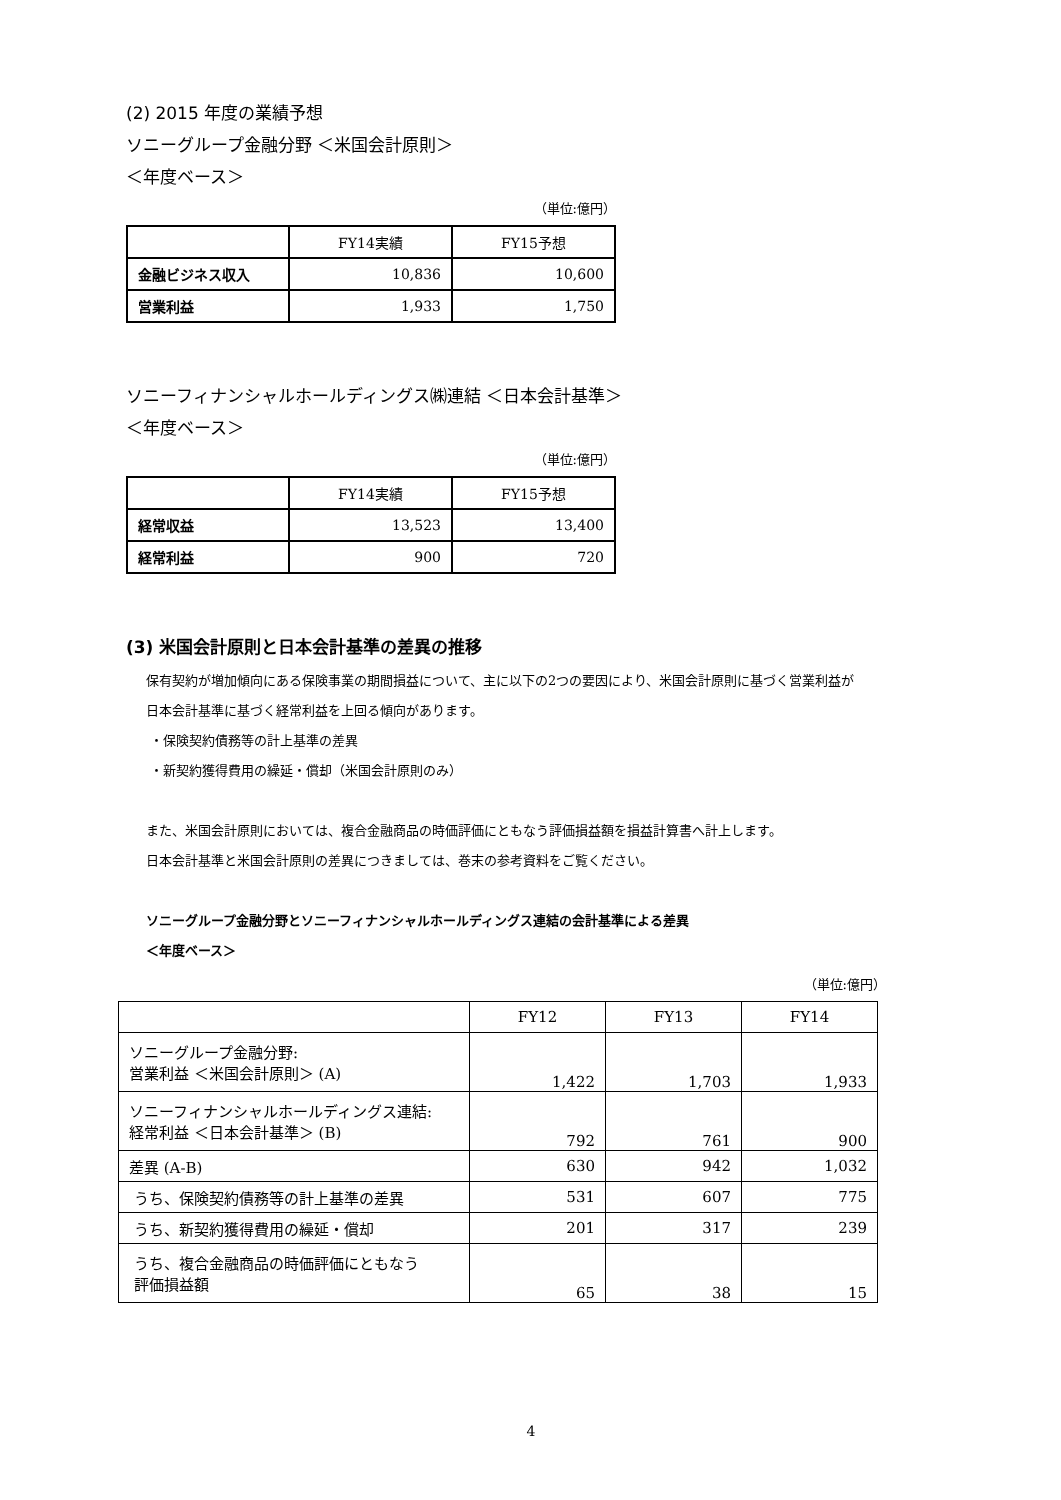(2) 2015 年度の業績予想
ソニーグループ金融分野 ＜米国会計原則＞
＜年度ベース＞
（単位:億円）
| | FY14実績 | FY15予想 |
| 金融ビジネス収入 | 10,836 | 10,600 |
| 営業利益 | 1,933 | 1,750 |
ソニーフィナンシャルホールディングス㈱連結 ＜日本会計基準＞
＜年度ベース＞
（単位:億円）
| | FY14実績 | FY15予想 |
| 経常収益 | 13,523 | 13,400 |
| 経常利益 | 900 | 720 |
(3) 米国会計原則と日本会計基準の差異の推移
保有契約が増加傾向にある保険事業の期間損益について、主に以下の2つの要因により、米国会計原則に基づく営業利益が
日本会計基準に基づく経常利益を上回る傾向があります。
・保険契約債務等の計上基準の差異
・新契約獲得費用の繰延・償却（米国会計原則のみ）
また、米国会計原則においては、複合金融商品の時価評価にともなう評価損益額を損益計算書へ計上します。
日本会計基準と米国会計原則の差異につきましては、巻末の参考資料をご覧ください。
ソニーグループ金融分野とソニーフィナンシャルホールディングス連結の会計基準による差異
＜年度ベース＞
（単位:億円）
| | FY12 | FY13 | FY14 |
| ソニーグループ金融分野: 営業利益 ＜米国会計原則＞ (A) | 1,422 | 1,703 | 1,933 |
| ソニーフィナンシャルホールディングス連結: 経常利益 ＜日本会計基準＞ (B) | 792 | 761 | 900 |
| 差異 (A-B) | 630 | 942 | 1,032 |
| うち、保険契約債務等の計上基準の差異 | 531 | 607 | 775 |
| うち、新契約獲得費用の繰延・償却 | 201 | 317 | 239 |
| うち、複合金融商品の時価評価にともなう 評価損益額 | 65 | 38 | 15 |
4